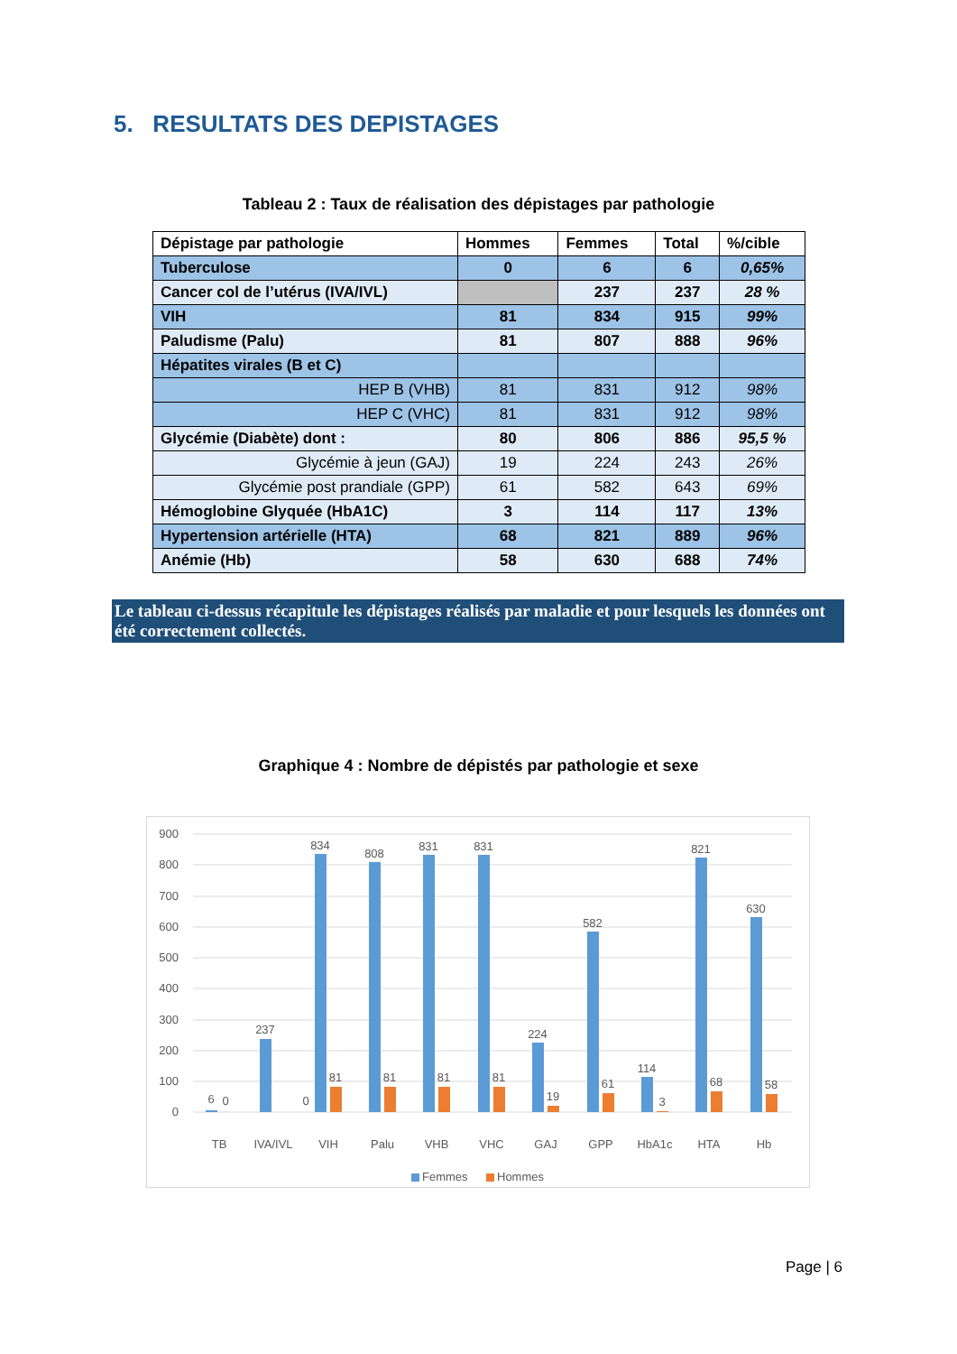5. RESULTATS DES DEPISTAGES
Tableau 2 : Taux de réalisation des dépistages par pathologie
| Dépistage par pathologie | Hommes | Femmes | Total | %/cible |
| --- | --- | --- | --- | --- |
| Tuberculose | 0 | 6 | 6 | 0,65% |
| Cancer col de l’utérus (IVA/IVL) | | 237 | 237 | 28 % |
| VIH | 81 | 834 | 915 | 99% |
| Paludisme (Palu) | 81 | 807 | 888 | 96% |
| Hépatites virales (B et C) | | | | |
| HEP B (VHB) | 81 | 831 | 912 | 98% |
| HEP C (VHC) | 81 | 831 | 912 | 98% |
| Glycémie (Diabète) dont : | 80 | 806 | 886 | 95,5 % |
| Glycémie à jeun (GAJ) | 19 | 224 | 243 | 26% |
| Glycémie post prandiale (GPP) | 61 | 582 | 643 | 69% |
| Hémoglobine Glyquée (HbA1C) | 3 | 114 | 117 | 13% |
| Hypertension artérielle (HTA) | 68 | 821 | 889 | 96% |
| Anémie (Hb) | 58 | 630 | 688 | 74% |
Le tableau ci-dessus récapitule les dépistages réalisés par maladie et pour lesquels les données ont été correctement collectés.
Graphique 4 : Nombre de dépistés par pathologie et sexe
900
800
700
600
500
400
300
200
100
0
6
0
237
0
834
81
808
81
831
81
831
81
224
19
582
61
114
3
821
68
630
58
TB
IVA/IVL
VIH
Palu
VHB
VHC
GAJ
GPP
HbA1c
HTA
Hb
Femmes
Hommes
Page | 6